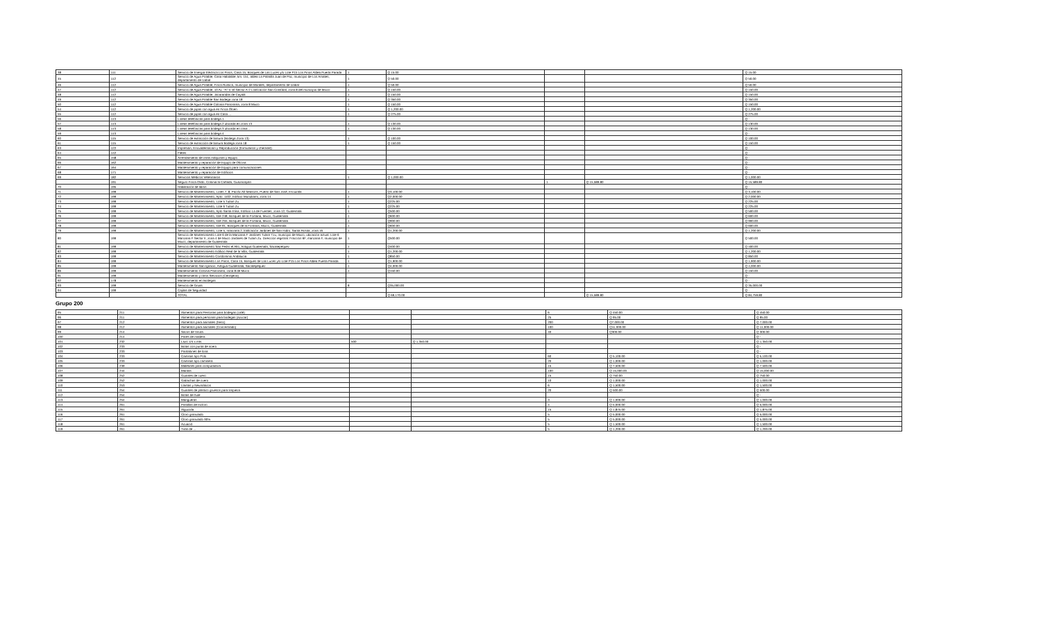| 38 | 111 | Servicio de Energía Eléctrica Los Pinos, Casa 15, Bosques de Las Luces y/o Lote P15 Los Pinos Aldea Puerta Parada | 1 | Q 15.00 | | | Q 15.00 |
| 45 | 112 | Servicio de Agua Potable, Casa Habitable, km. 151, aldea La Palmilla Juan de Paz, municipio de Los Amates, departamento de Izabal | 1 | Q 50.00 | | | Q 50.00 |
| 46 | 112 | Servicio de Agua Potable, Finca Rústica, municipio de Morales, departamento de Izabal | 1 | Q 50.00 | | | Q 50.00 |
| 47 | 112 | Servicio de Agua Potable, 10 Av. "A" 5-40 Sector A-2 Lotificación San Cristóbal, zona 8 del municipio de Mixco | 1 | Q 150.00 | | | Q 150.00 |
| 48 | 112 | Servicio de Agua Potable, Jacarandas de Cayalá | 1 | Q 150.00 | | | Q 150.00 |
| 49 | 112 | Servicio de Agua Potable Sari Bodega zona 18 | 1 | Q 350.00 | | | Q 350.00 |
| 50 | 112 | Servicio de Agua Potable Colonia Panorama, zona 8 Mixco | 1 | Q 150.00 | | | Q 150.00 |
| 54 | 112 | Servicio de pipas con agua en Finca Oloen | 1 | Q 1,200.00 | | | Q 1,200.00 |
| 55 | 112 | Servicio de pipas con agua en Casa ... | 1 | Q 275.00 | | | Q 275.00 |
| 56 | 113 | Líneas telefónicas para bodega 1 | | | | | Q - |
| 57 | 113 | Líneas telefónicas para bodega 2 ubicada en zona 13 | 1 | Q 130.00 | | | Q 130.00 |
| 58 | 113 | Líneas telefónicas para bodega 3 ubicada en casa ... | 1 | Q 130.00 | | | Q 130.00 |
| 59 | 113 | Líneas telefónicas para bodega 4 | | | | | Q - |
| 60 | 115 | Servicio de extracción de basura (Bodega Zona 13) | 1 | Q 100.00 | | | Q 100.00 |
| 61 | 115 | Servicio de extracción de basura Bodega zona 18 | 1 | Q 150.00 | | | Q 150.00 |
| 63 | 122 | Impresión, Encuadernación y Reproducción (formularios y checklist) | | | | | Q - |
| 64 | 142 | Fletes | | | | | Q - |
| 65 | 158 | Arrendamiento de otras máquinas y equipo | | | | | Q - |
| 66 | 162 | Mantenimiento y reparación de Equipo de Oficina | | | | | Q - |
| 67 | 164 | Mantenimiento y reparación de Equipo para comunicaciones | | | | | Q - |
| 68 | 171 | Mantenimiento y reparación de Edificios | | | | | Q - |
| 69 | 182 | Servicios Médicos Veterinarios | 1 | Q 1,000.00 | | | Q 1,000.00 |
| | 191 | Seguro Finca Olido, Colonia la Cañada, Guazacapán | | | 1 | Q 15,589.80 | Q 15,589.80 |
| 70 | 195 | Habilitación de libros | | | | | Q - |
| 71 | 199 | Servicio de Mantenimiento, Lotes 7, 8, Pacific All Seasons, Puerto de San José, Escuintla | 1 | Q3,100.00 | | | Q 3,100.00 |
| 72 | 199 | Servicio de Mantenimiento, Apto. 1102, Edificio Munukami, zona 14 | 1 | Q2,000.00 | | | Q 2,000.00 |
| 73 | 199 | Servicio de Mantenimiento, Lote 5 Tulam Zu | 1 | Q225.00 | | | Q 225.00 |
| 74 | 199 | Servicio de Mantenimiento, Lote 6 Tulam Zu | 1 | Q225.00 | | | Q 225.00 |
| 75 | 199 | Servicio de Mantenimiento, Apto Santa Elisa, Edificio La de Fuentes, zona 12, Guatemala | 1 | Q500.00 | | | Q 500.00 |
| 76 | 199 | Servicio de Mantenimiento, lote 248, Bosques de la Fontana, Mixco, Guatemala | 1 | Q600.00 | | | Q 600.00 |
| 77 | 199 | Servicio de Mantenimiento, lote 255, Bosques de la Fontana, Mixco, Guatemala | 1 | Q900.00 | | | Q 900.00 |
| 78 | 199 | Servicio de Mantenimiento, lote 91, Bosques de la Fontana, Mixco, Guatemala | 1 | Q600.00 | | | Q 600.00 |
| 79 | 199 | Servicio de Mantenimiento, Lote 5, manzana 2, lotificación Jardines de San Isidro, Santa Rosita, zona 16 | 1 | Q1,200.00 | | | Q 1,200.00 |
| 80 | 199 | Servicio de Mantenimiento Lote 6 de la Manzana F Jardines Tulam Tzu, municipio de Mixco, ubicación actual: Lote 6 Manzana F Sector II, zona 4 de Mixco Jardines de Tulam Zu. Dirección registral: Fracción 6F, manzana F, municipio de Mixco, departamento de Guatemala | 1 | Q500.00 | | | Q 500.00 |
| 81 | 199 | Servicio de Mantenimiento San Pedro el Alto, Antigua Guatemala, Sacatepéquez | 1 | Q400.00 | | | Q 400.00 |
| 82 | 199 | Servicio de Mantenimiento Edificio Real de la Villa, Guatemala | 1 | Q1,200.00 | | | Q 1,200.00 |
| 83 | 199 | Servicio de Mantenimiento Condominio Andalucía | 1 | Q850.00 | | | Q 850.00 |
| 84 | 199 | Servicio de Mantenimiento Los Pinos, Casa 15, Bosques de Las Luces y/o Lote P15 Los Pinos Aldea Puerta Parada | 1 | Q1,900.00 | | | Q 1,900.00 |
| 85 | 199 | Mantenimiento San Ignacio, Antigua Guatemala, Sacatepéquez | 1 | Q4,000.00 | | | Q 4,000.00 |
| 86 | 199 | Mantenimiento Colonia Panorama, zona 8 de Mixco | 1 | Q150.00 | | | Q 150.00 |
| 91 | 199 | Mantenimiento y otros Servicios (Cerrajería) | | | | | Q - |
| 92 | 178 | Mantenimiento en Bodegas | | | | | Q - |
| 93 | 199 | Servicio de Grúas | 8 | Q35,000.00 | | | Q 35,000.00 |
| 94 | 199 | Cajitas de Seguridad | | | | | Q - |
| | | TOTAL | | Q 69,170.00 | | Q 15,589.80 | Q 84,759.80 |
Grupo 200
| 95 | 211 | Alimentos para Personas para bodegas (café) | | | 6 | Q 450.00 | Q 450.00 |
| 96 | 211 | Alimentos para personas para bodegas (azúcar) | | | 25 | Q 95.00 | Q 95.00 |
| 97 | 212 | Alimentos para animales (heno) | | | 200 | Q7,000.00 | Q 7,000.00 |
| 98 | 212 | Alimentos para animales (Concentrado) | | | 100 | Q11,000.00 | Q 11,000.00 |
| 99 | 214 | Sacos de Viruta | | | 40 | Q300.00 | Q 300.00 |
| 100 | 214 | Pares de madera | | | | | Q - |
| 101 | 232 | Lazo 1/4 x mts. | 500 | Q 1,350.00 | | | Q 1,350.00 |
| 102 | 233 | Botas con punta de acero | | | | | Q - |
| 103 | 233 | Pantalones de lona | | | | | Q - |
| 104 | 233 | Camisas tipo Polo | | | 60 | Q 5,100.00 | Q 5,100.00 |
| 105 | 233 | Camisas tipo camisera | | | 20 | Q 1,000.00 | Q 1,000.00 |
| 106 | 239 | Maletines para computadora | | | 15 | Q 7,500.00 | Q 7,500.00 |
| 107 | 244 | Mantas | | | 100 | Q 15,000.00 | Q 15,000.00 |
| 108 | 252 | Guantes de cuero | | | 15 | Q 750.00 | Q 750.00 |
| 109 | 252 | Gabachas de cuero | | | 10 | Q 1,000.00 | Q 1,000.00 |
| 110 | 253 | Llantas y Neumáticos | | | 6 | Q 1,500.00 | Q 1,500.00 |
| 111 | 254 | Guantes de plástico gruesos para limpieza | | | 20 | Q 500.00 | Q 500.00 |
| 112 | 254 | Botas de hule | | | | | Q - |
| 113 | 254 | Mangueras | | | 3 | Q 1,000.00 | Q 1,000.00 |
| 114 | 261 | Pastillas de tricloro | | | 4 | Q 5,000.00 | Q 5,000.00 |
| 115 | 261 | Alguicida | | | 15 | Q 1,875.00 | Q 1,875.00 |
| 116 | 261 | Cloro granulado | | | 5 | Q 5,000.00 | Q 5,000.00 |
| 117 | 261 | Cloro granulado 90% | | | 5 | Q 5,000.00 | Q 5,000.00 |
| 118 | 261 | Acuacid | | | 5 | Q 1,500.00 | Q 1,500.00 |
| 119 | 261 | Tiras de ... | | | 5 | Q 1,200.00 | Q 1,200.00 |